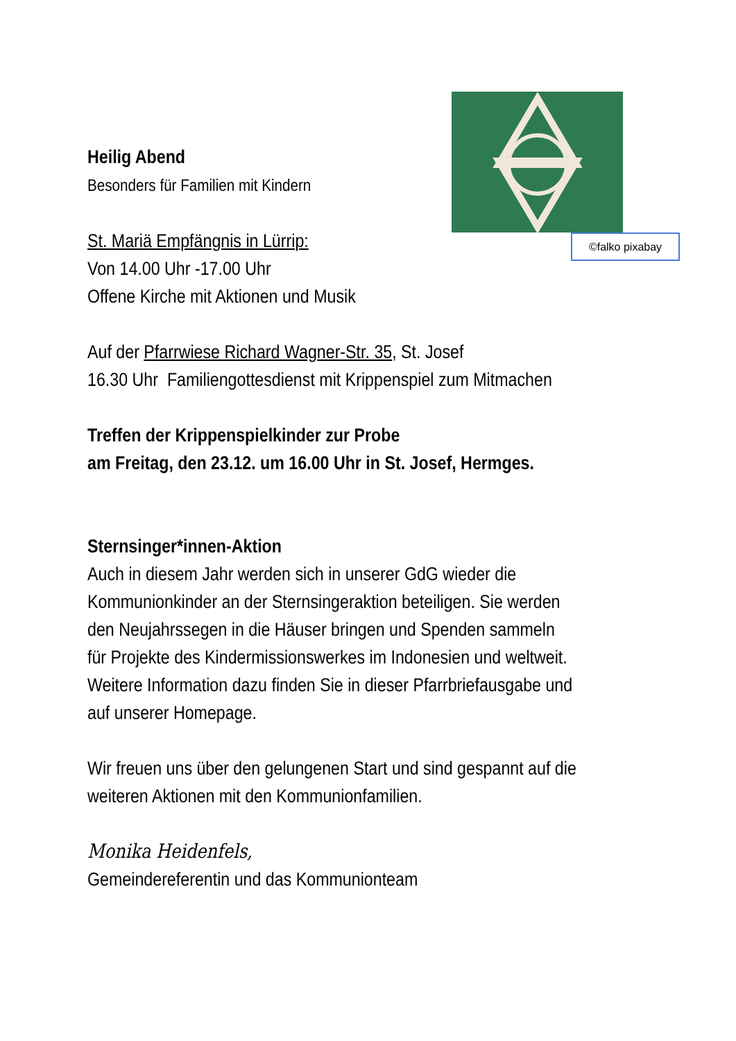©falko pixabay
Heilig Abend
Besonders für Familien mit Kindern
St. Mariä Empfängnis in Lürrip:
Von 14.00 Uhr -17.00 Uhr
Offene Kirche mit Aktionen und Musik
Auf der Pfarrwiese Richard Wagner-Str. 35, St. Josef
16.30 Uhr Familiengottesdienst mit Krippenspiel zum Mitmachen
Treffen der Krippenspielkinder zur Probe
am Freitag, den 23.12. um 16.00 Uhr in St. Josef, Hermges.
Sternsinger*innen-Aktion
Auch in diesem Jahr werden sich in unserer GdG wieder die Kommunionkinder an der Sternsingeraktion beteiligen. Sie werden den Neujahrssegen in die Häuser bringen und Spenden sammeln für Projekte des Kindermissionswerkes im Indonesien und weltweit. Weitere Information dazu finden Sie in dieser Pfarrbriefausgabe und auf unserer Homepage.
Wir freuen uns über den gelungenen Start und sind gespannt auf die weiteren Aktionen mit den Kommunionfamilien.
Monika Heidenfels,
Gemeindereferentin und das Kommunionteam